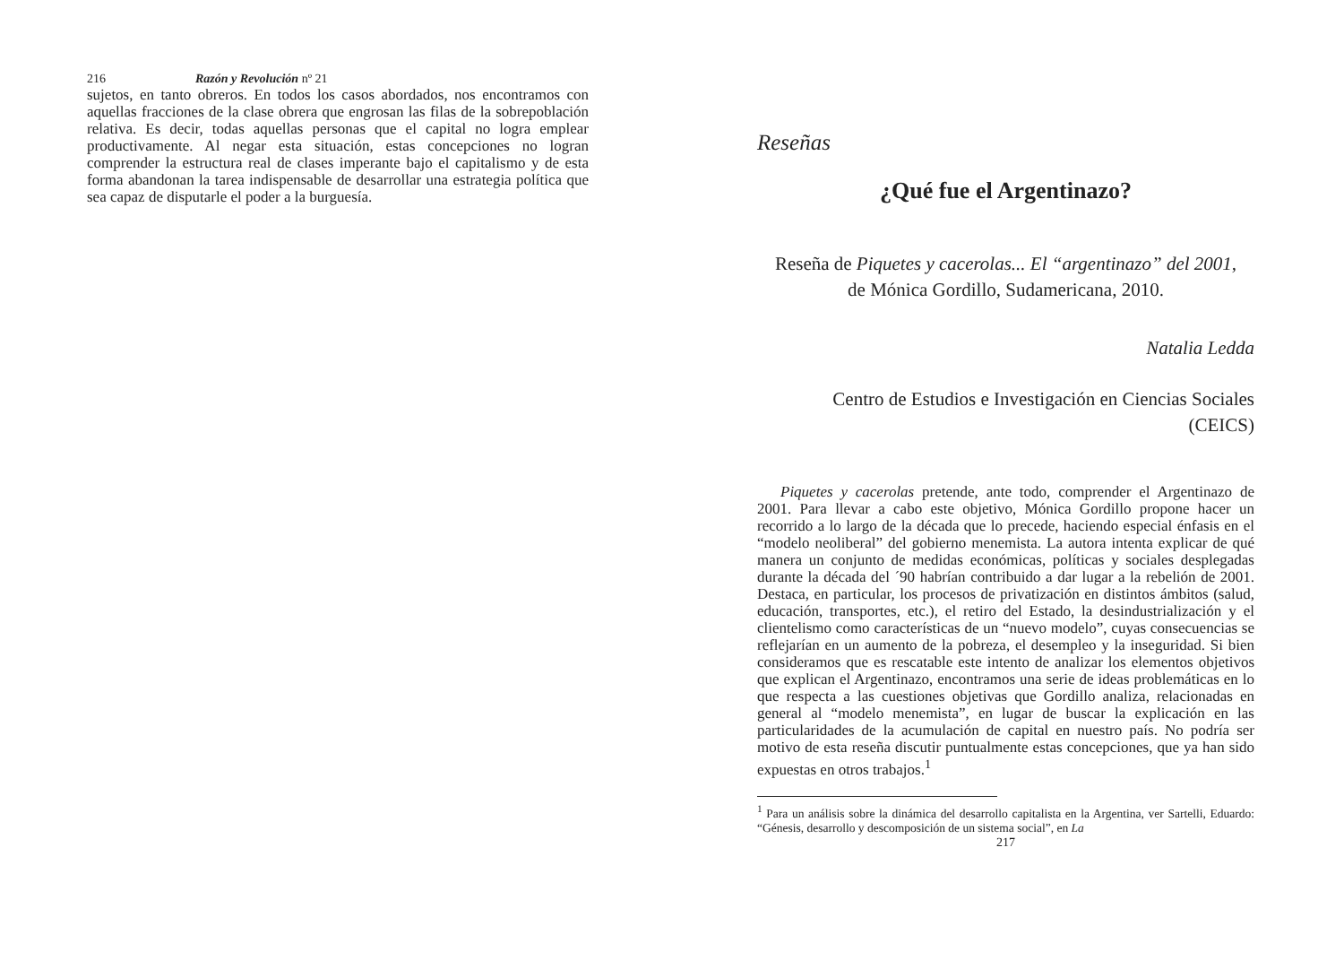216 Razón y Revolución nº 21
sujetos, en tanto obreros. En todos los casos abordados, nos encontramos con aquellas fracciones de la clase obrera que engrosan las filas de la sobrepoblación relativa. Es decir, todas aquellas personas que el capital no logra emplear productivamente. Al negar esta situación, estas concepciones no logran comprender la estructura real de clases imperante bajo el capitalismo y de esta forma abandonan la tarea indispensable de desarrollar una estrategia política que sea capaz de disputarle el poder a la burguesía.
Reseñas
¿Qué fue el Argentinazo?
Reseña de Piquetes y cacerolas... El “argentinazo” del 2001,
de Mónica Gordillo, Sudamericana, 2010.
Natalia Ledda
Centro de Estudios e Investigación en Ciencias Sociales
(CEICS)
Piquetes y cacerolas pretende, ante todo, comprender el Argentinazo de 2001. Para llevar a cabo este objetivo, Mónica Gordillo propone hacer un recorrido a lo largo de la década que lo precede, haciendo especial énfasis en el “modelo neoliberal” del gobierno menemista. La autora intenta explicar de qué manera un conjunto de medidas económicas, políticas y sociales desplegadas durante la década del ´90 habrían contribuido a dar lugar a la rebelión de 2001. Destaca, en particular, los procesos de privatización en distintos ámbitos (salud, educación, transportes, etc.), el retiro del Estado, la desindustrialización y el clientelismo como características de un “nuevo modelo”, cuyas consecuencias se reflejarían en un aumento de la pobreza, el desempleo y la inseguridad. Si bien consideramos que es rescatable este intento de analizar los elementos objetivos que explican el Argentinazo, encontramos una serie de ideas problemáticas en lo que respecta a las cuestiones objetivas que Gordillo analiza, relacionadas en general al “modelo menemista”, en lugar de buscar la explicación en las particularidades de la acumulación de capital en nuestro país. No podría ser motivo de esta reseña discutir puntualmente estas concepciones, que ya han sido expuestas en otros trabajos.<sup>1</sup>
<sup>1</sup> Para un análisis sobre la dinámica del desarrollo capitalista en la Argentina, ver Sartelli, Eduardo: “Génesis, desarrollo y descomposición de un sistema social”, en La
217